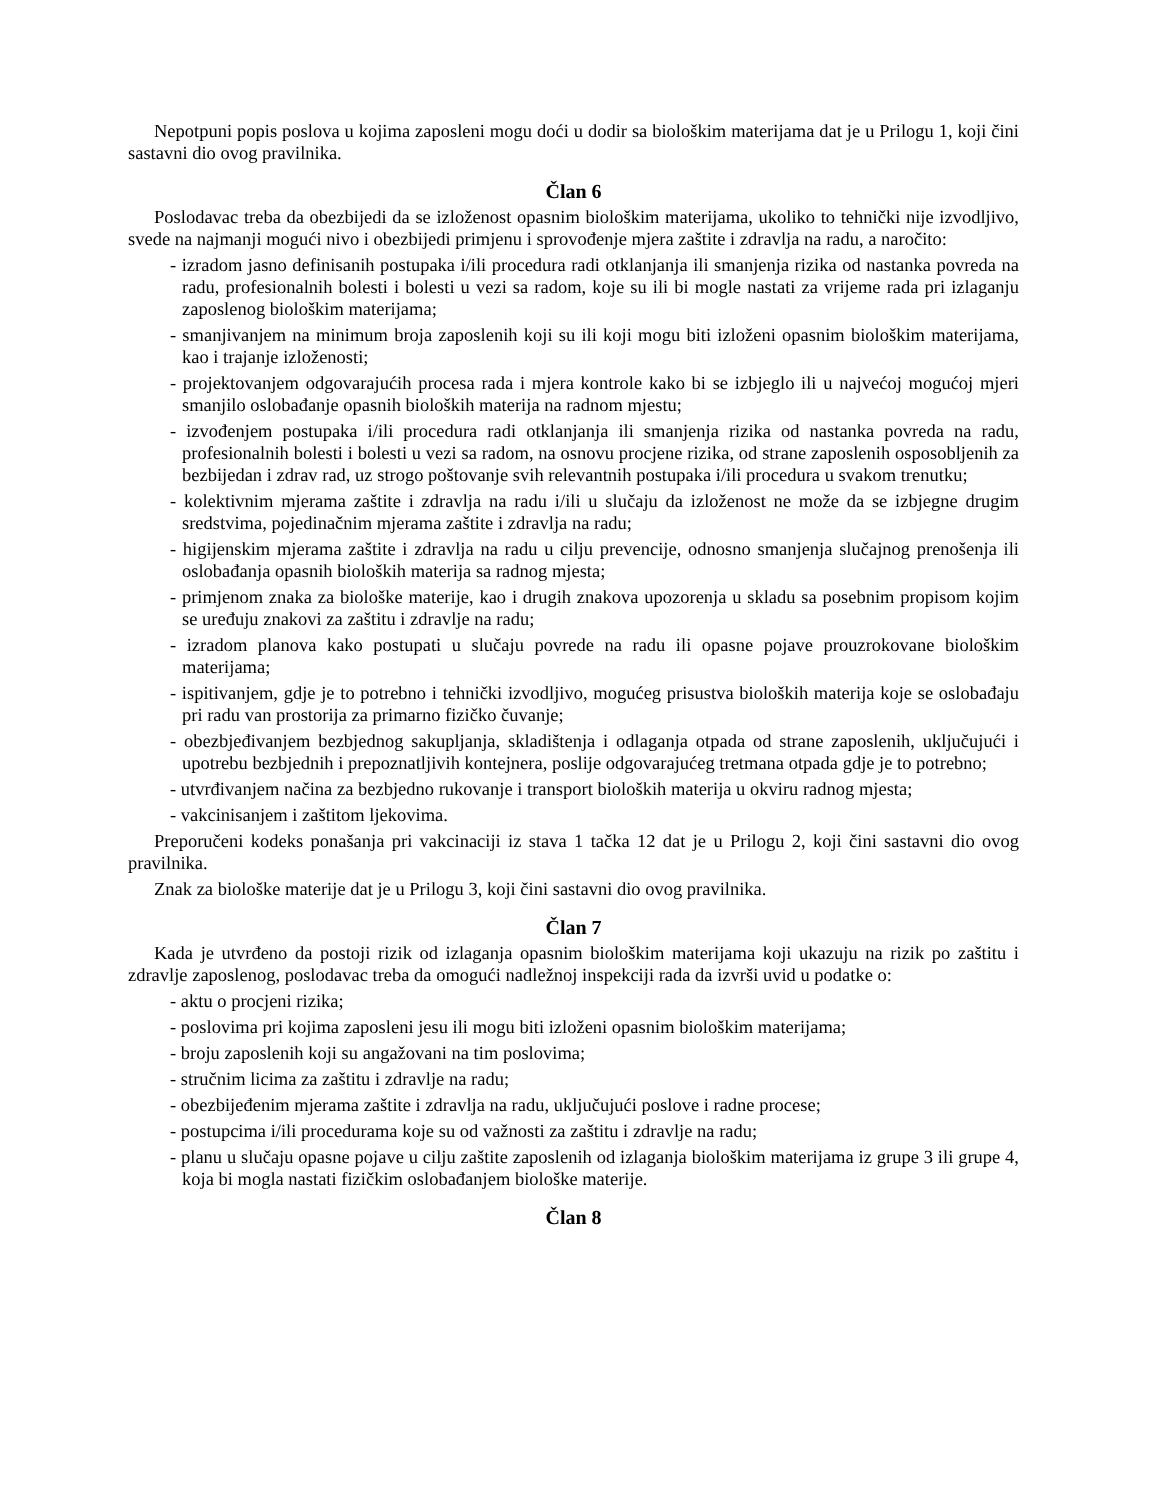Nepotpuni popis poslova u kojima zaposleni mogu doći u dodir sa biološkim materijama dat je u Prilogu 1, koji čini sastavni dio ovog pravilnika.
Član 6
Poslodavac treba da obezbijedi da se izloženost opasnim biološkim materijama, ukoliko to tehnički nije izvodljivo, svede na najmanji mogući nivo i obezbijedi primjenu i sprovođenje mjera zaštite i zdravlja na radu, a naročito:
- izradom jasno definisanih postupaka i/ili procedura radi otklanjanja ili smanjenja rizika od nastanka povreda na radu, profesionalnih bolesti i bolesti u vezi sa radom, koje su ili bi mogle nastati za vrijeme rada pri izlaganju zaposlenog biološkim materijama;
- smanjivanjem na minimum broja zaposlenih koji su ili koji mogu biti izloženi opasnim biološkim materijama, kao i trajanje izloženosti;
- projektovanjem odgovarajućih procesa rada i mjera kontrole kako bi se izbjeglo ili u najvećoj mogućoj mjeri smanjilo oslobađanje opasnih bioloških materija na radnom mjestu;
- izvođenjem postupaka i/ili procedura radi otklanjanja ili smanjenja rizika od nastanka povreda na radu, profesionalnih bolesti i bolesti u vezi sa radom, na osnovu procjene rizika, od strane zaposlenih osposobljenih za bezbijedan i zdrav rad, uz strogo poštovanje svih relevantnih postupaka i/ili procedura u svakom trenutku;
- kolektivnim mjerama zaštite i zdravlja na radu i/ili u slučaju da izloženost ne može da se izbjegne drugim sredstvima, pojedinačnim mjerama zaštite i zdravlja na radu;
- higijenskim mjerama zaštite i zdravlja na radu u cilju prevencije, odnosno smanjenja slučajnog prenošenja ili oslobađanja opasnih bioloških materija sa radnog mjesta;
- primjenom znaka za biološke materije, kao i drugih znakova upozorenja u skladu sa posebnim propisom kojim se uređuju znakovi za zaštitu i zdravlje na radu;
- izradom planova kako postupati u slučaju povrede na radu ili opasne pojave prouzrokovane biološkim materijama;
- ispitivanjem, gdje je to potrebno i tehnički izvodljivo, mogućeg prisustva bioloških materija koje se oslobađaju pri radu van prostorija za primarno fizičko čuvanje;
- obezbjeđivanjem bezbjednog sakupljanja, skladištenja i odlaganja otpada od strane zaposlenih, uključujući i upotrebu bezbjednih i prepoznatljivih kontejnera, poslije odgovarajućeg tretmana otpada gdje je to potrebno;
- utvrđivanjem načina za bezbjedno rukovanje i transport bioloških materija u okviru radnog mjesta;
- vakcinisanjem i zaštitom ljekovima.
Preporučeni kodeks ponašanja pri vakcinaciji iz stava 1 tačka 12 dat je u Prilogu 2, koji čini sastavni dio ovog pravilnika.
Znak za biološke materije dat je u Prilogu 3, koji čini sastavni dio ovog pravilnika.
Član 7
Kada je utvrđeno da postoji rizik od izlaganja opasnim biološkim materijama koji ukazuju na rizik po zaštitu i zdravlje zaposlenog, poslodavac treba da omogući nadležnoj inspekciji rada da izvrši uvid u podatke o:
- aktu o procjeni rizika;
- poslovima pri kojima zaposleni jesu ili mogu biti izloženi opasnim biološkim materijama;
- broju zaposlenih koji su angažovani na tim poslovima;
- stručnim licima za zaštitu i zdravlje na radu;
- obezbijeđenim mjerama zaštite i zdravlja na radu, uključujući poslove i radne procese;
- postupcima i/ili procedurama koje su od važnosti za zaštitu i zdravlje na radu;
- planu u slučaju opasne pojave u cilju zaštite zaposlenih od izlaganja biološkim materijama iz grupe 3 ili grupe 4, koja bi mogla nastati fizičkim oslobađanjem biološke materije.
Član 8